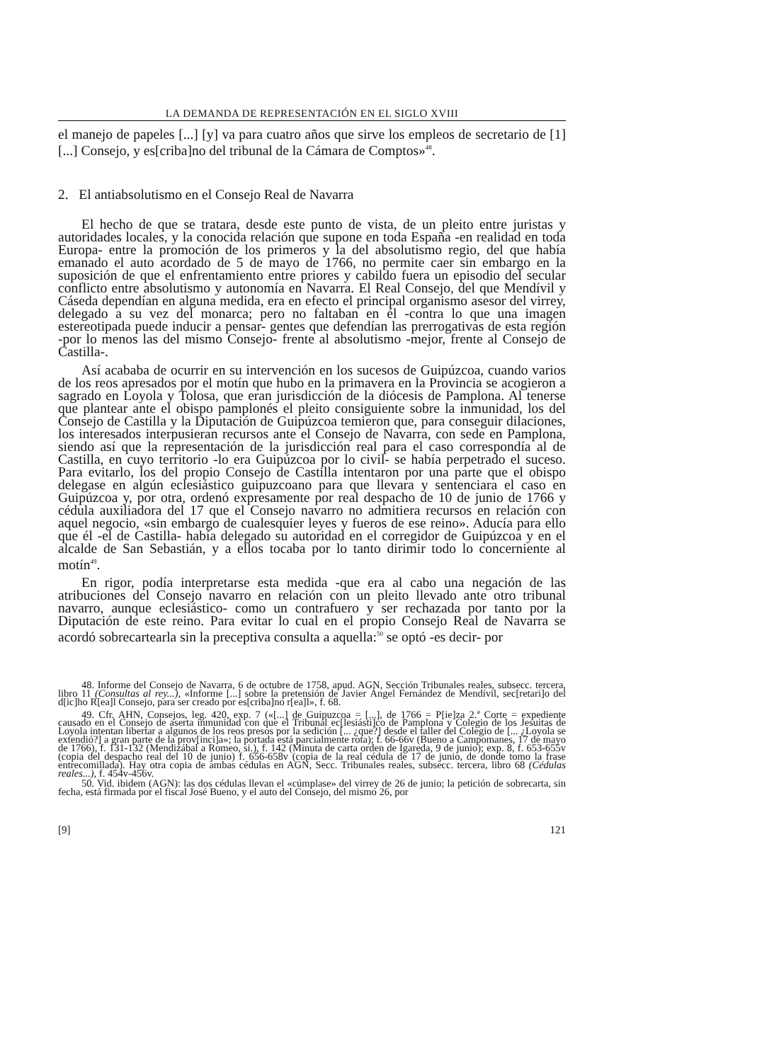LA DEMANDA DE REPRESENTACIÓN EN EL SIGLO XVIII
el manejo de papeles [...] [y] va para cuatro años que sirve los empleos de secretario de [1] [...] Consejo, y es[criba]no del tribunal de la Cámara de Comptos»<sup>48</sup>.
2. El antiabsolutismo en el Consejo Real de Navarra
El hecho de que se tratara, desde este punto de vista, de un pleito entre juristas y autoridades locales, y la conocida relación que supone en toda España -en realidad en toda Europa- entre la promoción de los primeros y la del absolutismo regio, del que había emanado el auto acordado de 5 de mayo de 1766, no permite caer sin embargo en la suposición de que el enfrentamiento entre priores y cabildo fuera un episodio del secular conflicto entre absolutismo y autonomía en Navarra. El Real Consejo, del que Mendívil y Cáseda dependían en alguna medida, era en efecto el principal organismo asesor del virrey, delegado a su vez del monarca; pero no faltaban en él -contra lo que una imagen estereotipada puede inducir a pensar- gentes que defendían las prerrogativas de esta región -por lo menos las del mismo Consejo- frente al absolutismo -mejor, frente al Consejo de Castilla-.
Así acababa de ocurrir en su intervención en los sucesos de Guipúzcoa, cuando varios de los reos apresados por el motín que hubo en la primavera en la Provincia se acogieron a sagrado en Loyola y Tolosa, que eran jurisdicción de la diócesis de Pamplona. Al tenerse que plantear ante el obispo pamplonés el pleito consiguiente sobre la inmunidad, los del Consejo de Castilla y la Diputación de Guipúzcoa temieron que, para conseguir dilaciones, los interesados interpusieran recursos ante el Consejo de Navarra, con sede en Pamplona, siendo así que la representación de la jurisdicción real para el caso correspondía al de Castilla, en cuyo territorio -lo era Guipúzcoa por lo civil- se había perpetrado el suceso. Para evitarlo, los del propio Consejo de Castilla intentaron por una parte que el obispo delegase en algún eclesiástico guipuzcoano para que llevara y sentenciara el caso en Guipúzcoa y, por otra, ordenó expresamente por real despacho de 10 de junio de 1766 y cédula auxiliadora del 17 que el Consejo navarro no admitiera recursos en relación con aquel negocio, «sin embargo de cualesquier leyes y fueros de ese reino». Aducía para ello que él -el de Castilla- había delegado su autoridad en el corregidor de Guipúzcoa y en el alcalde de San Sebastián, y a ellos tocaba por lo tanto dirimir todo lo concerniente al motín<sup>49</sup>.
En rigor, podía interpretarse esta medida -que era al cabo una negación de las atribuciones del Consejo navarro en relación con un pleito llevado ante otro tribunal navarro, aunque eclesiástico- como un contrafuero y ser rechazada por tanto por la Diputación de este reino. Para evitar lo cual en el propio Consejo Real de Navarra se acordó sobrecartearla sin la preceptiva consulta a aquella:<sup>50</sup> se optó -es decir- por
48. Informe del Consejo de Navarra, 6 de octubre de 1758, apud. AGN, Sección Tribunales reales, subsecc. tercera, libro 11 (Consultas al rey...), «Informe [...] sobre la pretensión de Javier Ángel Fernández de Mendívil, sec[retari]o del d[ic]ho R[ea]l Consejo, para ser creado por es[criba]no r[ea]l», f. 68.
49. Cfr. AHN, Consejos, leg. 420, exp. 7 («[...] de Guipuzcoa = [...], de 1766 = P[ie]za 2.<sup>a</sup> Corte = expediente causado en el Consejo de aserta inmunidad con que el Tribunal ec[lesiásti]co de Pamplona y Colegio de los Jesuitas de Loyola intentan libertar a algunos de los reos presos por la sedición [... ¿que?] desde el taller del Colegio de [... ¿Loyola se extendió?] a gran parte de la prov[inci]a»; la portada está parcialmente rota); f. 66-66v (Bueno a Campomanes, 17 de mayo de 1766), f. 131-132 (Mendizábal a Romeo, si.), f. 142 (Minuta de carta orden de Igareda, 9 de junio); exp. 8, f. 653-655v (copia del despacho real del 10 de junio) f. 656-658v (copia de la real cédula de 17 de junio, de donde tomo la frase entrecomillada). Hay otra copia de ambas cédulas en AGN, Secc. Tribunales reales, subsecc. tercera, libro 68 (Cédulas reales...), f. 454v-456v.
50. Vid. ibidem (AGN): las dos cédulas llevan el «cúmplase» del virrey de 26 de junio; la petición de sobrecarta, sin fecha, está firmada por el fiscal José Bueno, y el auto del Consejo, del mismo 26, por
[9] 121